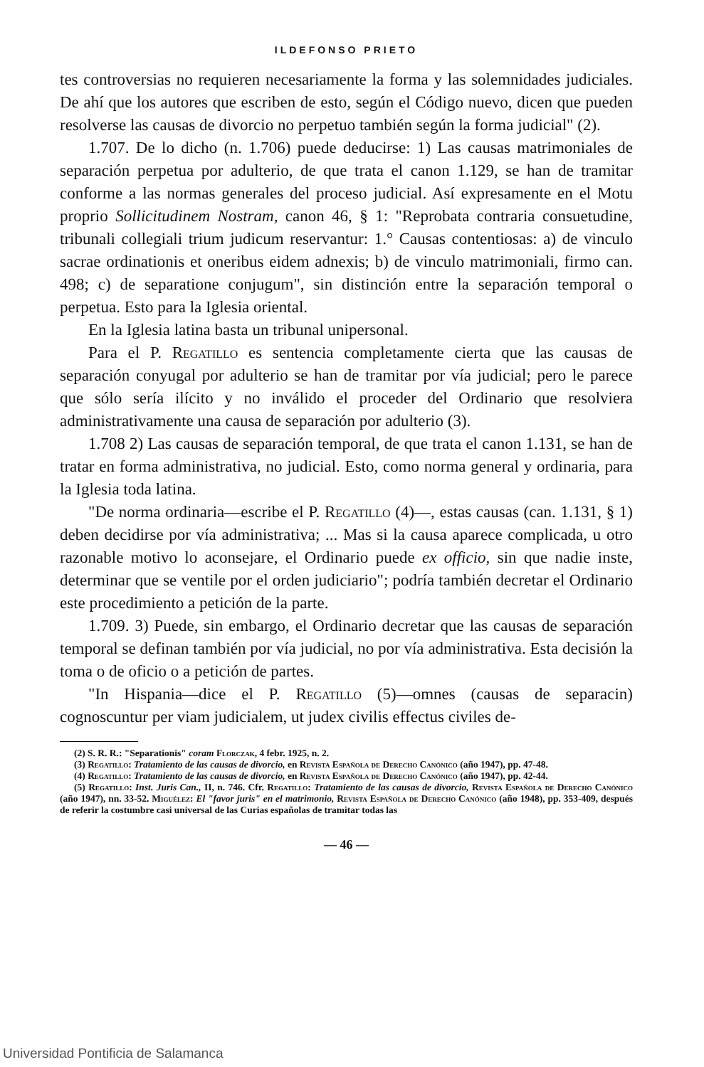ILDEFONSO PRIETO
tes controversias no requieren necesariamente la forma y las solemnidades judiciales. De ahí que los autores que escriben de esto, según el Código nuevo, dicen que pueden resolverse las causas de divorcio no perpetuo también según la forma judicial" (2).
1.707. De lo dicho (n. 1.706) puede deducirse: 1) Las causas matrimoniales de separación perpetua por adulterio, de que trata el canon 1.129, se han de tramitar conforme a las normas generales del proceso judicial. Así expresamente en el Motu proprio Sollicitudinem Nostram, canon 46, § 1: "Reprobata contraria consuetudine, tribunali collegiali trium judicum reservantur: 1.° Causas contentiosas: a) de vinculo sacrae ordinationis et oneribus eidem adnexis; b) de vinculo matrimoniali, firmo can. 498; c) de separatione conjugum", sin distinción entre la separación temporal o perpetua. Esto para la Iglesia oriental.
En la Iglesia latina basta un tribunal unipersonal.
Para el P. Regatillo es sentencia completamente cierta que las causas de separación conyugal por adulterio se han de tramitar por vía judicial; pero le parece que sólo sería ilícito y no inválido el proceder del Ordinario que resolviera administrativamente una causa de separación por adulterio (3).
1.708 2) Las causas de separación temporal, de que trata el canon 1.131, se han de tratar en forma administrativa, no judicial. Esto, como norma general y ordinaria, para la Iglesia toda latina.
"De norma ordinaria—escribe el P. Regatillo (4)—, estas causas (can. 1.131, § 1) deben decidirse por vía administrativa; ... Mas si la causa aparece complicada, u otro razonable motivo lo aconsejare, el Ordinario puede ex officio, sin que nadie inste, determinar que se ventile por el orden judiciario"; podría también decretar el Ordinario este procedimiento a petición de la parte.
1.709. 3) Puede, sin embargo, el Ordinario decretar que las causas de separación temporal se definan también por vía judicial, no por vía administrativa. Esta decisión la toma o de oficio o a petición de partes.
"In Hispania—dice el P. Regatillo (5)—omnes (causas de separacin) cognoscuntur per viam judicialem, ut judex civilis effectus civiles de-
(2) S. R. R.: "Separationis" coram Florczak, 4 febr. 1925, n. 2.
(3) Regatillo: Tratamiento de las causas de divorcio, en Revista Española de Derecho Canónico (año 1947), pp. 47-48.
(4) Regatillo: Tratamiento de las causas de divorcio, en Revista Española de Derecho Canónico (año 1947), pp. 42-44.
(5) Regatillo: Inst. Juris Can., II, n. 746. Cfr. Regatillo: Tratamiento de las causas de divorcio, Revista Española de Derecho Canónico (año 1947), nn. 33-52. Miguélez: El "favor juris" en el matrimonio, Revista Española de Derecho Canónico (año 1948), pp. 353-409, después de referir la costumbre casi universal de las Curias españolas de tramitar todas las
— 46 —
Universidad Pontificia de Salamanca